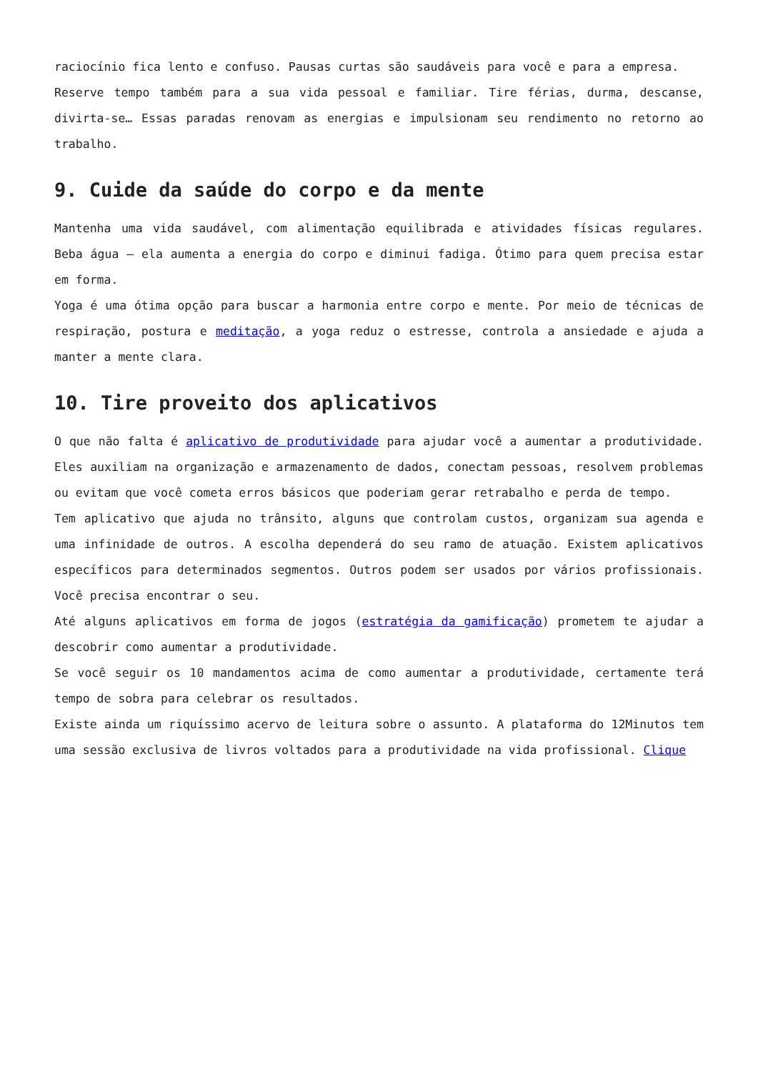raciocínio fica lento e confuso. Pausas curtas são saudáveis para você e para a empresa.
Reserve tempo também para a sua vida pessoal e familiar. Tire férias, durma, descanse, divirta-se… Essas paradas renovam as energias e impulsionam seu rendimento no retorno ao trabalho.
9. Cuide da saúde do corpo e da mente
Mantenha uma vida saudável, com alimentação equilibrada e atividades físicas regulares. Beba água – ela aumenta a energia do corpo e diminui fadiga. Ótimo para quem precisa estar em forma.
Yoga é uma ótima opção para buscar a harmonia entre corpo e mente. Por meio de técnicas de respiração, postura e meditação, a yoga reduz o estresse, controla a ansiedade e ajuda a manter a mente clara.
10. Tire proveito dos aplicativos
O que não falta é aplicativo de produtividade para ajudar você a aumentar a produtividade. Eles auxiliam na organização e armazenamento de dados, conectam pessoas, resolvem problemas ou evitam que você cometa erros básicos que poderiam gerar retrabalho e perda de tempo.
Tem aplicativo que ajuda no trânsito, alguns que controlam custos, organizam sua agenda e uma infinidade de outros. A escolha dependerá do seu ramo de atuação. Existem aplicativos específicos para determinados segmentos. Outros podem ser usados por vários profissionais. Você precisa encontrar o seu.
Até alguns aplicativos em forma de jogos (estratégia da gamificação) prometem te ajudar a descobrir como aumentar a produtividade.
Se você seguir os 10 mandamentos acima de como aumentar a produtividade, certamente terá tempo de sobra para celebrar os resultados.
Existe ainda um riquíssimo acervo de leitura sobre o assunto. A plataforma do 12Minutos tem uma sessão exclusiva de livros voltados para a produtividade na vida profissional. Clique